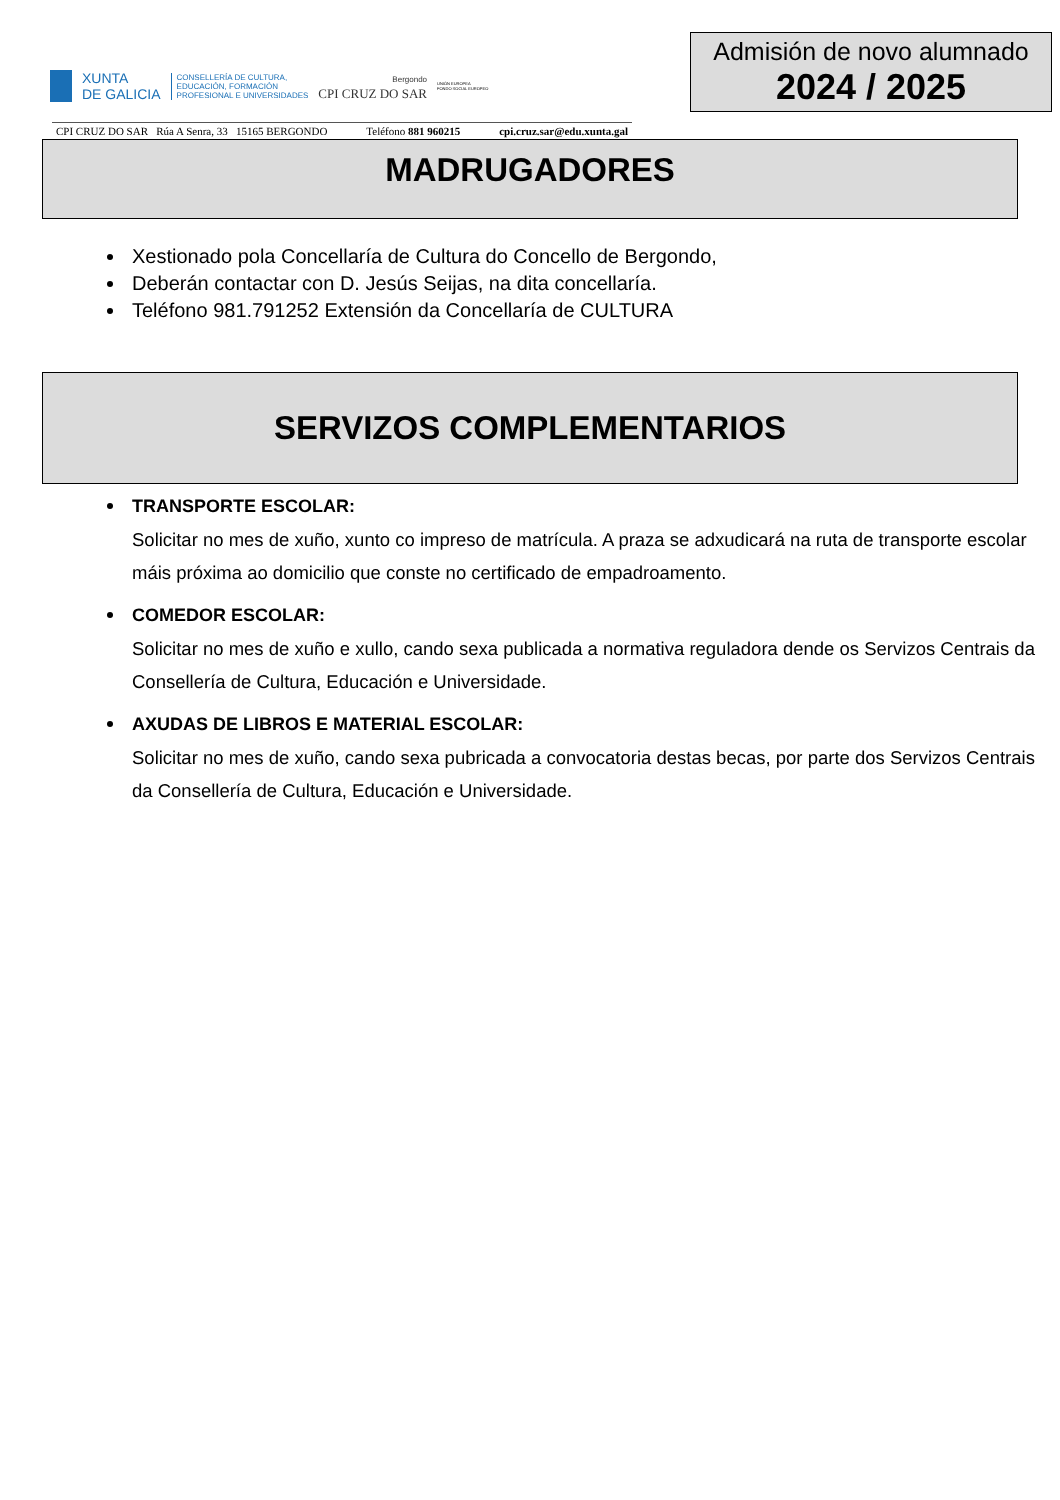XUNTA
DE GALICIA
CONSELLERÍA DE CULTURA,
EDUCACIÓN, FORMACIÓN
PROFESIONAL E UNIVERSIDADES
Bergondo
CPI CRUZ DO SAR
UNIÓN EUROPEA
FONDO SOCIAL EUROPEO
Admisión de novo alumnado
2024 / 2025
CPI CRUZ DO SAR Rúa A Senra, 33 15165 BERGONDO Teléfono 881 960215 cpi.cruz.sar@edu.xunta.gal
MADRUGADORES
Xestionado pola Concellaría de Cultura do Concello de Bergondo,
Deberán contactar con D. Jesús Seijas, na dita concellaría.
Teléfono 981.791252 Extensión da Concellaría de CULTURA
SERVIZOS COMPLEMENTARIOS
TRANSPORTE ESCOLAR:
Solicitar no mes de xuño, xunto co impreso de matrícula. A praza se adxudicará na ruta de transporte escolar máis próxima ao domicilio que conste no certificado de empadroamento.
COMEDOR ESCOLAR:
Solicitar no mes de xuño e xullo, cando sexa publicada a normativa reguladora dende os Servizos Centrais da Consellería de Cultura, Educación e Universidade.
AXUDAS DE LIBROS E MATERIAL ESCOLAR:
Solicitar no mes de xuño, cando sexa pubricada a convocatoria destas becas, por parte dos Servizos Centrais da Consellería de Cultura, Educación e Universidade.